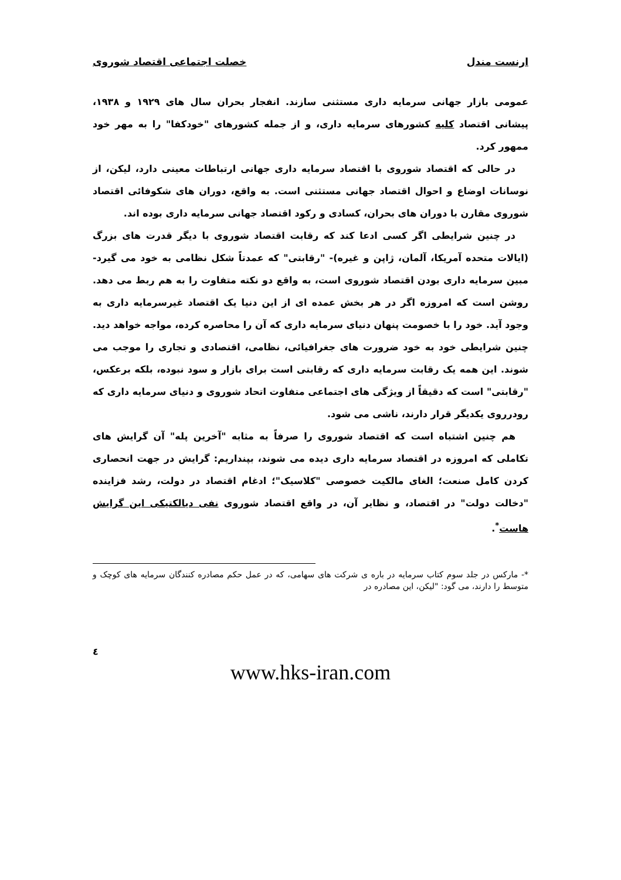ارنست مندل خصلت اجتماعی اقتصاد شوروی
عمومی بازار جهانی سرمایه داری مستثنی سازند. انفجار بحران سال های ۱۹۲۹ و ۱۹۳۸، پیشانی اقتصاد کلیه کشورهای سرمایه داری، و از جمله کشورهای "خودکفا" را به مهر خود ممهور کرد.
در حالی که اقتصاد شوروی با اقتصاد سرمایه داری جهانی ارتباطات معینی دارد، لیکن، از نوسانات اوضاع و احوال اقتصاد جهانی مستثنی است. به واقع، دوران های شکوفائی اقتصاد شوروی مقارن با دوران های بحران، کسادی و رکود اقتصاد جهانی سرمایه داری بوده اند.
در چنین شرایطی اگر کسی ادعا کند که رقابت اقتصاد شوروی با دیگر قدرت های بزرگ (ایالات متحده آمریکا، آلمان، ژاپن و غیره)- "رقابتی" که عمدتاً شکل نظامی به خود می گیرد- مبین سرمایه داری بودن اقتصاد شوروی است، به واقع دو نکته متفاوت را به هم ربط می دهد. روشن است که امروزه اگر در هر بخش عمده ای از این دنیا یک اقتصاد غیرسرمایه داری به وجود آید. خود را با خصومت پنهان دنیای سرمایه داری که آن را محاصره کرده، مواجه خواهد دید. چنین شرایطی خود به خود ضرورت های جغرافیائی، نظامی، اقتصادی و تجاری را موجب می شوند. این همه یک رقابت سرمایه داری که رقابتی است برای بازار و سود نبوده، بلکه برعکس، "رقابتی" است که دقیقاً از ویژگی های اجتماعی متفاوت اتحاد شوروی و دنیای سرمایه داری که رودرروی یکدیگر قرار دارند، ناشی می شود.
هم چنین اشتباه است که اقتصاد شوروی را صرفاً به مثابه "آخرین پله" آن گرایش های تکاملی که امروزه در اقتصاد سرمایه داری دیده می شوند، بپنداریم: گرایش در جهت انحصاری کردن کامل صنعت؛ الغای مالکیت خصوصی "کلاسیک"؛ ادغام اقتصاد در دولت، رشد فزاینده "دخالت دولت" در اقتصاد، و نظایر آن، در واقع اقتصاد شوروی نفی دیالکتیکی این گرایش هاست<sup>*</sup>.
*- مارکس در جلد سوم کتاب سرمایه در باره ی شرکت های سهامی، که در عمل حکم مصادره کنندگان سرمایه های کوچک و متوسط را دارند، می گود: "لیکن، این مصادره در
٤
www.hks-iran.com